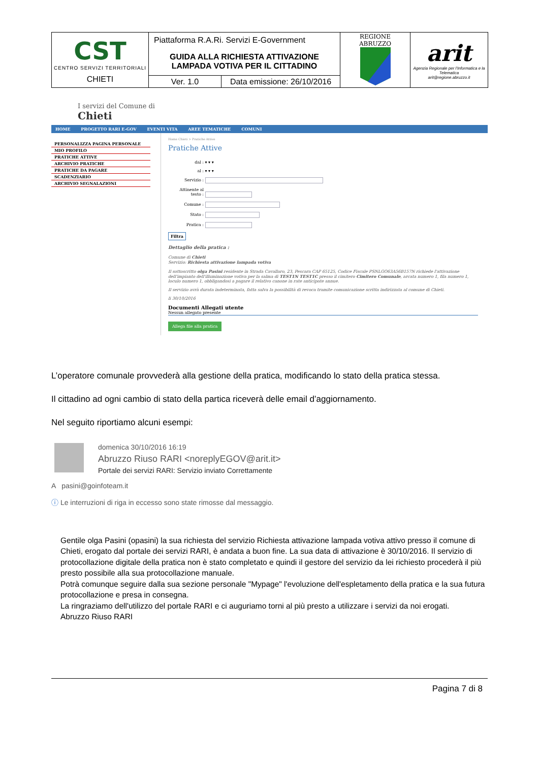| CST CENTRO SERVIZI TERRITORIALI CHIETI | Piattaforma R.A.Ri. Servizi E-Government | | REGIONE ABRUZZO | arit Agenzia Regionale per l'Informatica e la Telematica arit@regione.abruzzo.it |
| | GUIDA ALLA RICHIESTA ATTIVAZIONE LAMPADA VOTIVA PER IL CITTADINO | | | |
| | Ver. 1.0 | Data emissione: 26/10/2016 | | |
I servizi del Comune di
Chieti
HOME PROGETTO RARI E-GOV EVENTI VITA AREE TEMATICHE COMUNI
PERSONALIZZA PAGINA PERSONALE
MIO PROFILO
PRATICHE ATTIVE
ARCHIVIO PRATICHE
PRATICHE DA PAGARE
SCADENZIARIO
ARCHIVIO SEGNALAZIONI
Home Chieti > Pratiche Attive
Pratiche Attive
dal : ▾ ▾ ▾
al : ▾ ▾ ▾
Servizio :
Attinente al testo :
Comune :
Stato :
Pratica :
Filtra
Dettaglio della pratica :
Comune di Chieti
Servizio: Richiesta attivazione lampada votiva
Il sottoscritto olga Pasini residente in Strada Cavallaro, 23, Pescara CAP 65125, Codice Fiscale PSNLGO63A56B157N richiede l'attivazione dell'impianto dell'illuminazione votiva per la salma di TEST1N TEST1C presso il cimitero Cimitero Comunale, arcata numero 1, fila numero 1, loculo numero 1, obbligandosi a pagare il relativo canone in rate anticipate annue.
Il servizio avrà durata indeterminata, fatta salva la possibilità di revoca tramite comunicazione scritta indirizzata al comune di Chieti.
li 30/10/2016
Documenti Allegati utente
Nessun allegato presente
Allega file alla pratica
L’operatore comunale provvederà alla gestione della pratica, modificando lo stato della pratica stessa.
Il cittadino ad ogni cambio di stato della partica riceverà delle email d’aggiornamento.
Nel seguito riportiamo alcuni esempi:
domenica 30/10/2016 16:19
Abruzzo Riuso RARI <noreplyEGOV@arit.it>
Portale dei servizi RARI: Servizio inviato Correttamente
A pasini@goinfoteam.it
ⓘ Le interruzioni di riga in eccesso sono state rimosse dal messaggio.
Gentile olga Pasini (opasini) la sua richiesta del servizio Richiesta attivazione lampada votiva attivo presso il comune di Chieti, erogato dal portale dei servizi RARI, è andata a buon fine. La sua data di attivazione è 30/10/2016. Il servizio di protocollazione digitale della pratica non è stato completato e quindi il gestore del servizio da lei richiesto procederà il più presto possibile alla sua protocollazione manuale.
Potrà comunque seguire dalla sua sezione personale "Mypage" l'evoluzione dell'espletamento della pratica e la sua futura protocollazione e presa in consegna.
La ringraziamo dell'utilizzo del portale RARI e ci auguriamo torni al più presto a utilizzare i servizi da noi erogati.
Abruzzo Riuso RARI
Pagina 7 di 8